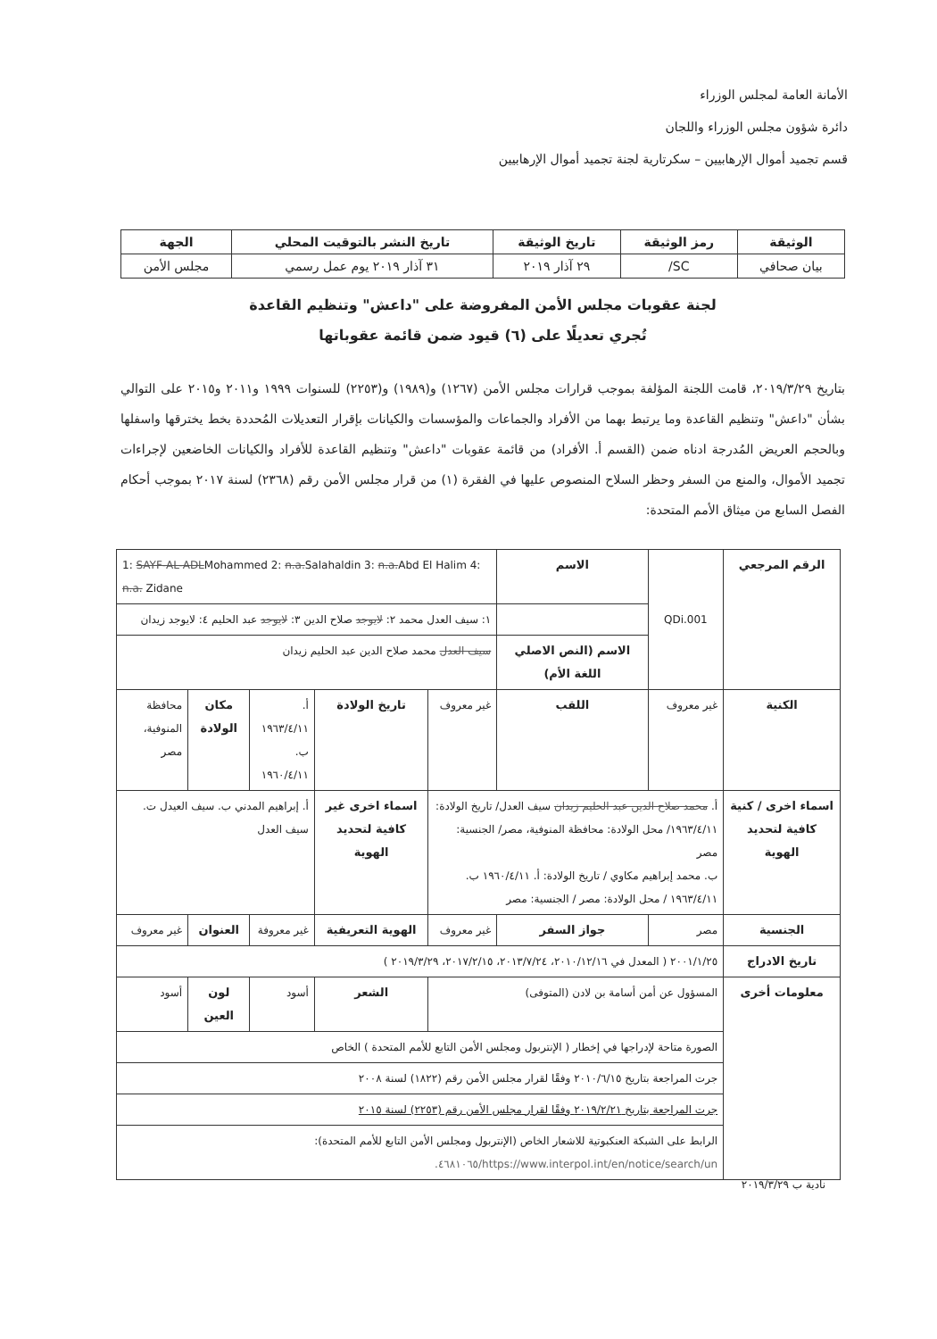الأمانة العامة لمجلس الوزراء
دائرة شؤون مجلس الوزراء واللجان
قسم تجميد أموال الإرهابيين – سكرتارية لجنة تجميد أموال الإرهابيين
| الوثيقة | رمز الوثيقة | تاريخ الوثيقة | تاريخ النشر بالتوقيت المحلي | الجهة |
| --- | --- | --- | --- | --- |
| بيان صحافي | SC/ | ٢٩ آذار ٢٠١٩ | ٣١ آذار ٢٠١٩ يوم عمل رسمي | مجلس الأمن |
لجنة عقوبات مجلس الأمن المفروضة على "داعش" وتنظيم القاعدة
تُجري تعديلًا على (٦) قيود ضمن قائمة عقوباتها
بتاريخ ٢٠١٩/٣/٢٩، قامت اللجنة المؤلفة بموجب قرارات مجلس الأمن (١٢٦٧) و(١٩٨٩) و(٢٢٥٣) للسنوات ١٩٩٩ و٢٠١١ و٢٠١٥ على التوالي بشأن "داعش" وتنظيم القاعدة وما يرتبط بهما من الأفراد والجماعات والمؤسسات والكيانات بإقرار التعديلات المُحددة بخط يخترقها واسفلها وبالحجم العريض المُدرجة ادناه ضمن (القسم أ. الأفراد) من قائمة عقوبات "داعش" وتنظيم القاعدة للأفراد والكيانات الخاضعين لإجراءات تجميد الأموال، والمنع من السفر وحظر السلاح المنصوص عليها في الفقرة (١) من قرار مجلس الأمن رقم (٢٣٦٨) لسنة ٢٠١٧ بموجب أحكام الفصل السابع من ميثاق الأمم المتحدة:
| الرقم المرجعي | QDi.001 | الاسم | 1: SAYF-AL-ADL Mohammed 2: n.a. Salahaldin 3: n.a. Abd El Halim 4: n.a. Zidane | | | | |
| | | | ١: سيف العدل محمد ٢: لايوجد صلاح الدين ٣: لايوجد عبد الحليم ٤: لايوجد زيدان | | | | |
| | | الاسم (النص الاصلي اللغة الأم) | سيف العدل محمد صلاح الدين عبد الحليم زيدان | | | | |
| الكنية | غير معروف | اللقب | غير معروف | تاريخ الولادة | أ. ١٩٦٣/٤/١١ ب. ١٩٦٠/٤/١١ | مكان الولادة | محافظة المنوفية، مصر |
| اسماء اخرى / كنية كافية لتحديد الهوية | أ. محمد صلاح الدين عبد الحليم زيدان سيف العدل/ تاريخ الولادة: ١٩٦٣/٤/١١/ محل الولادة: محافظة المنوفية، مصر/ الجنسية: مصر ب. محمد إبراهيم مكاوي / تاريخ الولادة: أ. ١٩٦٠/٤/١١ ب. ١٩٦٣/٤/١١ / محل الولادة: مصر / الجنسية: مصر | | | اسماء اخرى غير كافية لتحديد الهوية | أ. إبراهيم المدني ب. سيف العيدل ت. سيف العدل | | |
| الجنسية | مصر | جواز السفر | غير معروف | الهوية التعريفية | غير معروفة | العنوان | غير معروف |
| تاريخ الادراج | ٢٠٠١/١/٢٥ ( المعدل في ٢٠١٠/١٢/١٦، ٢٠١٣/٧/٢٤، ٢٠١٧/٢/١٥، ٢٠١٩/٣/٢٩ ) | | | | | | |
| معلومات أخرى | المسؤول عن أمن أسامة بن لادن (المتوفى) | | | الشعر | أسود | لون العين | أسود |
| | الصورة متاحة لإدراجها في إخطار ( الإنتربول ومجلس الأمن التابع للأمم المتحدة ) الخاص | | | | | | |
| | جرت المراجعة بتاريخ ٢٠١٠/٦/١٥ وفقًا لقرار مجلس الأمن رقم (١٨٢٢) لسنة ٢٠٠٨ | | | | | | |
| | جرت المراجعة بتاريخ ٢٠١٩/٢/٢١ وفقًا لقرار مجلس الأمن رقم (٢٢٥٣) لسنة ٢٠١٥ | | | | | | |
| | الرابط على الشبكة العنكبوتية للاشعار الخاص (الإنتربول ومجلس الأمن التابع للأمم المتحدة): https://www.interpol.int/en/notice/search/un/٤٦٨١٠٦٥. | | | | | | |
نادية ب ٢٠١٩/٣/٢٩